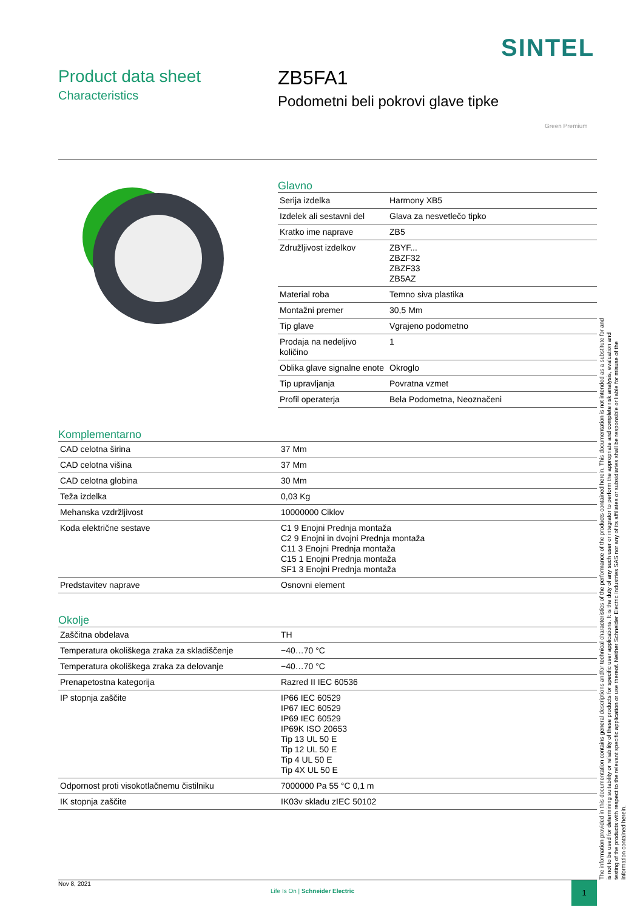SINTEL
Product data sheet
Characteristics
ZB5FA1
Podometni beli pokrovi glave tipke
Green Premium
Glavno
| Serija izdelka | Harmony XB5 |
| Izdelek ali sestavni del | Glava za nesvetlečo tipko |
| Kratko ime naprave | ZB5 |
| Združljivost izdelkov | ZBYF... ZBZF32 ZBZF33 ZB5AZ |
| Material roba | Temno siva plastika |
| Montažni premer | 30,5 Mm |
| Tip glave | Vgrajeno podometno |
| Prodaja na nedeljivo količino | 1 |
| Oblika glave signalne enote | Okroglo |
| Tip upravljanja | Povratna vzmet |
| Profil operaterja | Bela Podometna, Neoznačeni |
Komplementarno
| CAD celotna širina | 37 Mm |
| CAD celotna višina | 37 Mm |
| CAD celotna globina | 30 Mm |
| Teža izdelka | 0,03 Kg |
| Mehanska vzdržljivost | 10000000 Ciklov |
| Koda električne sestave | C1 9 Enojni Prednja montaža C2 9 Enojni in dvojni Prednja montaža C11 3 Enojni Prednja montaža C15 1 Enojni Prednja montaža SF1 3 Enojni Prednja montaža |
| Predstavitev naprave | Osnovni element |
Okolje
| Zaščitna obdelava | TH |
| Temperatura okoliškega zraka za skladiščenje | −40…70 °C |
| Temperatura okoliškega zraka za delovanje | −40…70 °C |
| Prenapetostna kategorija | Razred II IEC 60536 |
| IP stopnja zaščite | IP66 IEC 60529 IP67 IEC 60529 IP69 IEC 60529 IP69K ISO 20653 Tip 13 UL 50 E Tip 12 UL 50 E Tip 4 UL 50 E Tip 4X UL 50 E |
| Odpornost proti visokotlačnemu čistilniku | 7000000 Pa 55 °C 0,1 m |
| IK stopnja zaščite | IK03v skladu zIEC 50102 |
The information provided in this documentation contains general descriptions and/or technical characteristics of the performance of the products contained herein. This documentation is not intended as a substitute for and is not to be used for determining suitability or reliability of these products for specific user applications. It is the duty of any such user or integrator to perform the appropriate and complete risk analysis, evaluation and testing of the products with respect to the relevant specific application or use thereof. Neither Schneider Electric Industries SAS nor any of its affiliates or subsidiaries shall be responsible or liable for misuse of the information contained herein.
Nov 8, 2021
Life Is On | Schneider Electric
1